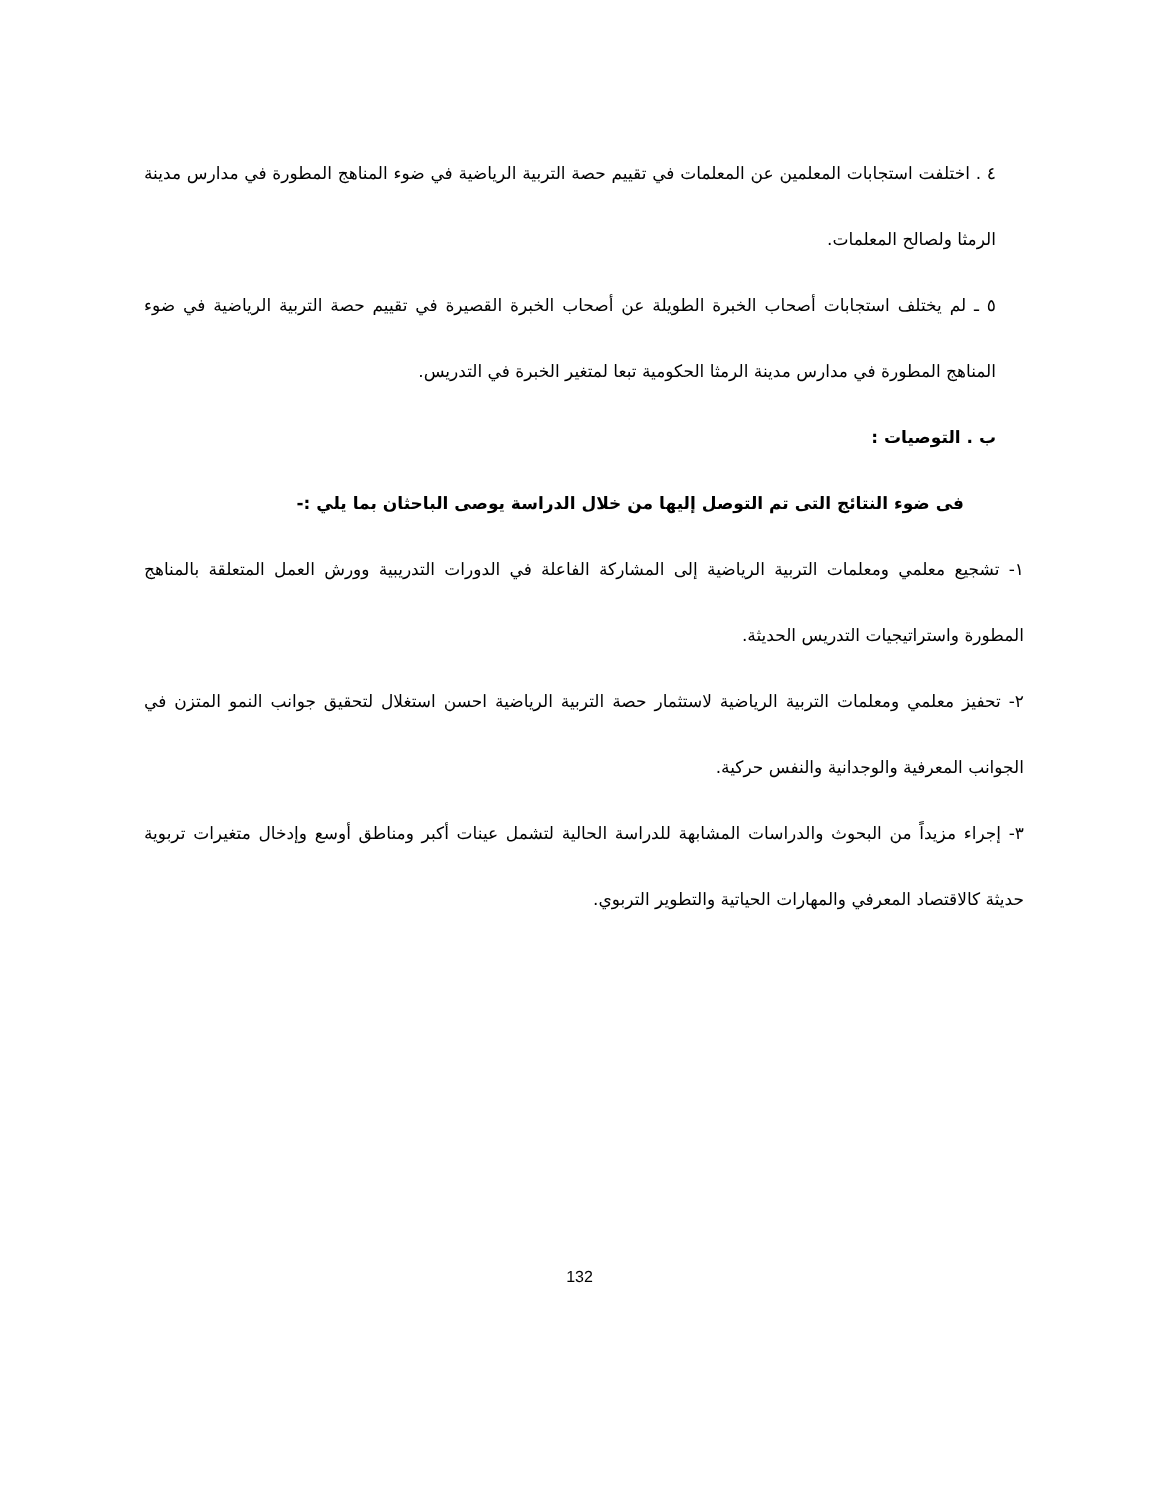٤ . اختلفت استجابات المعلمين عن المعلمات في تقييم حصة التربية الرياضية في ضوء المناهج المطورة في مدارس مدينة الرمثا ولصالح المعلمات.
٥ ـ لم يختلف استجابات أصحاب الخبرة الطويلة عن أصحاب الخبرة القصيرة في تقييم حصة التربية الرياضية في ضوء المناهج المطورة في مدارس مدينة الرمثا الحكومية تبعا لمتغير الخبرة في التدريس.
ب . التوصيات :
فى ضوء النتائج التى تم التوصل إليها من خلال الدراسة يوصى الباحثان بما يلي :-
١- تشجيع معلمي ومعلمات التربية الرياضية إلى المشاركة الفاعلة في الدورات التدريبية وورش العمل المتعلقة بالمناهج المطورة واستراتيجيات التدريس الحديثة.
٢- تحفيز معلمي ومعلمات التربية الرياضية لاستثمار حصة التربية الرياضية احسن استغلال لتحقيق جوانب النمو المتزن في الجوانب المعرفية والوجدانية والنفس حركية.
٣- إجراء مزيداً من البحوث والدراسات المشابهة للدراسة الحالية لتشمل عينات أكبر ومناطق أوسع وإدخال متغيرات تربوية حديثة كالاقتصاد المعرفي والمهارات الحياتية والتطوير التربوي.
132